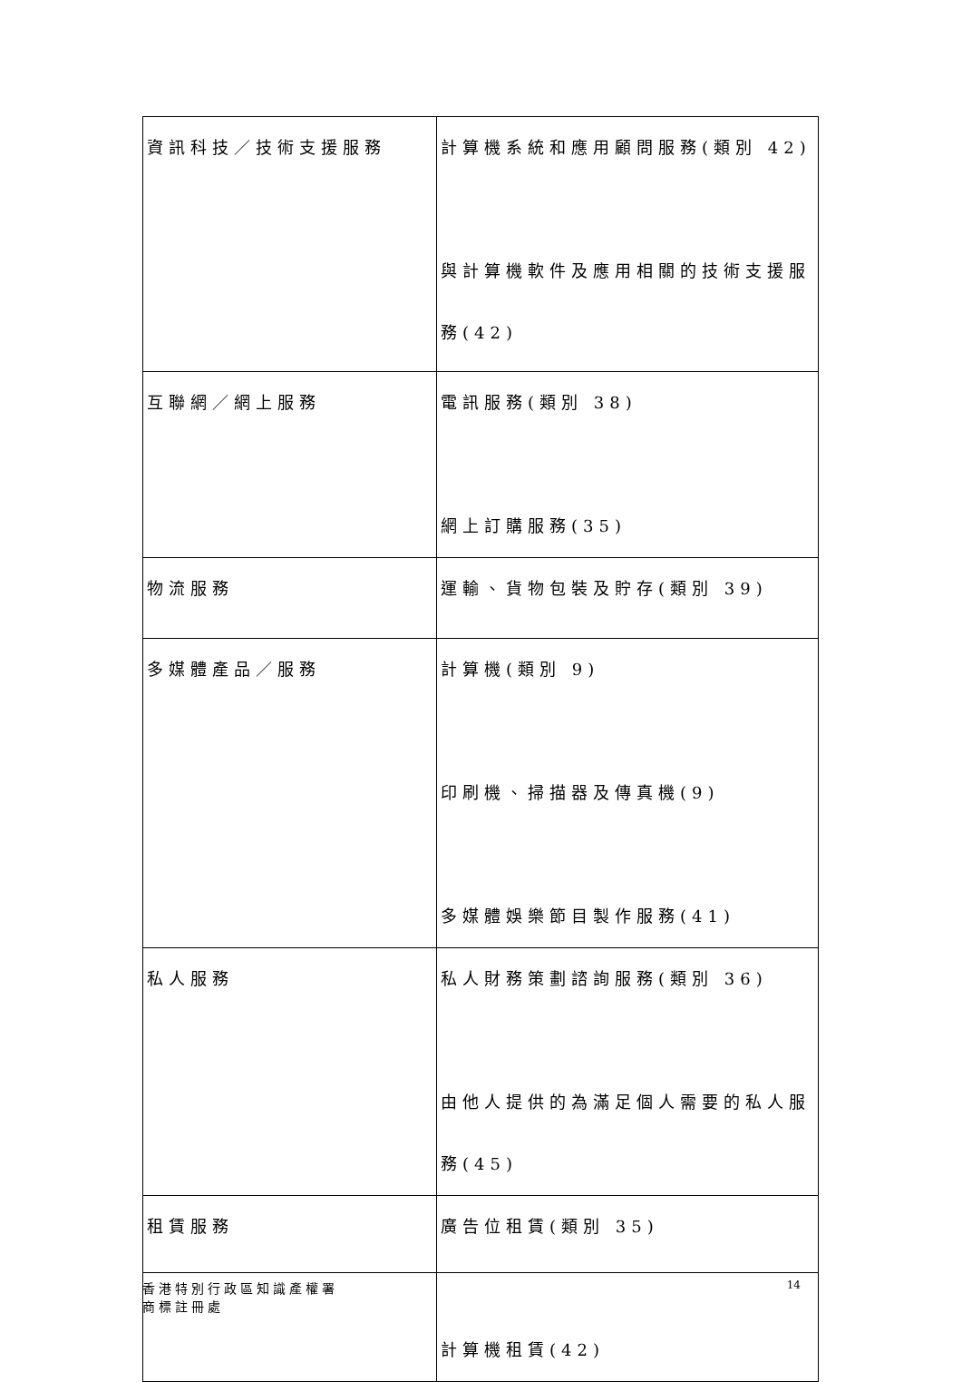| 資訊科技／技術支援服務 | 計算機系統和應用顧問服務(類別 42) 與計算機軟件及應用相關的技術支援服務(42) |
| 互聯網／網上服務 | 電訊服務(類別 38) 網上訂購服務(35) |
| 物流服務 | 運輸、貨物包裝及貯存(類別 39) |
| 多媒體產品／服務 | 計算機(類別 9) 印刷機、掃描器及傳真機(9) 多媒體娛樂節目製作服務(41) |
| 私人服務 | 私人財務策劃諮詢服務(類別 36) 由他人提供的為滿足個人需要的私人服務(45) |
| 租賃服務 | 廣告位租賃(類別 35) 計算機租賃(42) |
香港特別行政區知識產權署
商標註冊處
14